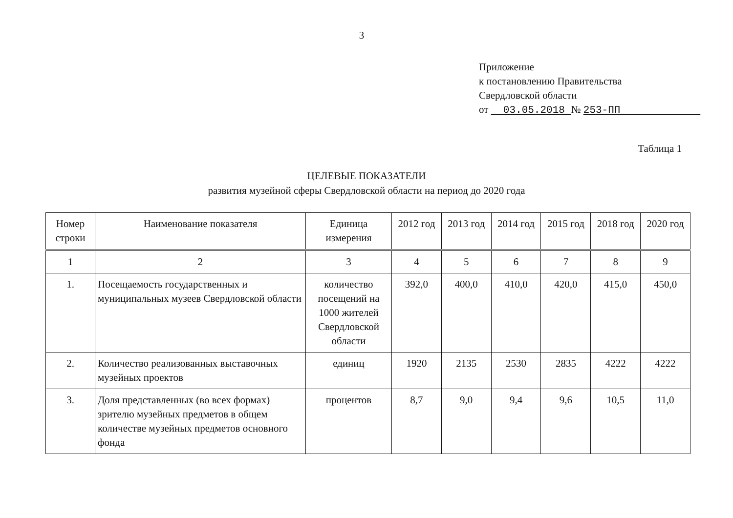3
Приложение
к постановлению Правительства
Свердловской области
от 03.05.2018 № 253-ПП
Таблица 1
ЦЕЛЕВЫЕ ПОКАЗАТЕЛИ
развития музейной сферы Свердловской области на период до 2020 года
| Номер строки | Наименование показателя | Единица измерения | 2012 год | 2013 год | 2014 год | 2015 год | 2018 год | 2020 год |
| --- | --- | --- | --- | --- | --- | --- | --- | --- |
| 1 | 2 | 3 | 4 | 5 | 6 | 7 | 8 | 9 |
| 1. | Посещаемость государственных и муниципальных музеев Свердловской области | количество посещений на 1000 жителей Свердловской области | 392,0 | 400,0 | 410,0 | 420,0 | 415,0 | 450,0 |
| 2. | Количество реализованных выставочных музейных проектов | единиц | 1920 | 2135 | 2530 | 2835 | 4222 | 4222 |
| 3. | Доля представленных (во всех формах) зрителю музейных предметов в общем количестве музейных предметов основного фонда | процентов | 8,7 | 9,0 | 9,4 | 9,6 | 10,5 | 11,0 |